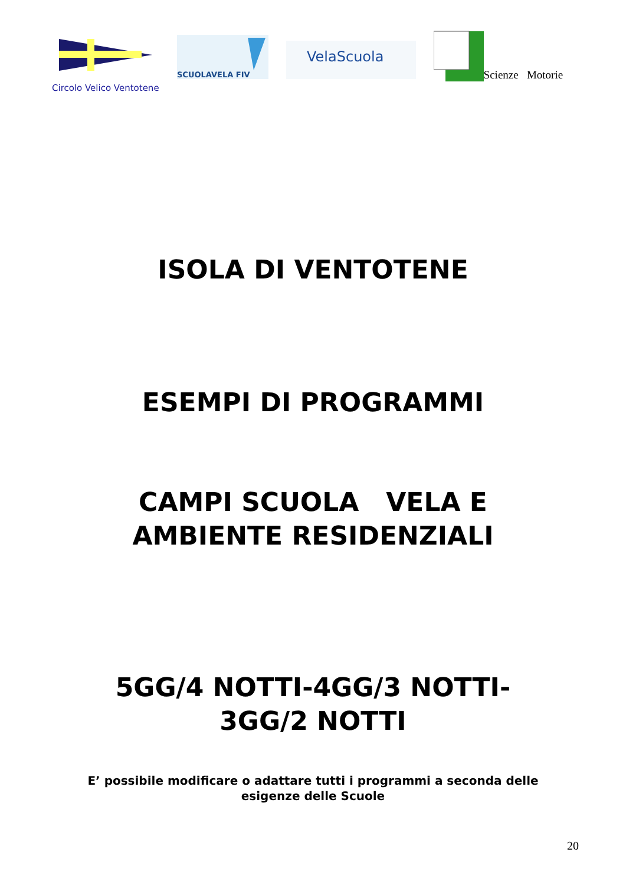Circolo Velico Ventotene
SCUOLAVELA FIV
VelaScuola
Scienze Motorie
ISOLA DI VENTOTENE
ESEMPI DI PROGRAMMI
CAMPI SCUOLA VELA E
AMBIENTE RESIDENZIALI
5GG/4 NOTTI-4GG/3 NOTTI-
3GG/2 NOTTI
E’ possibile modificare o adattare tutti i programmi a seconda delle
esigenze delle Scuole
20